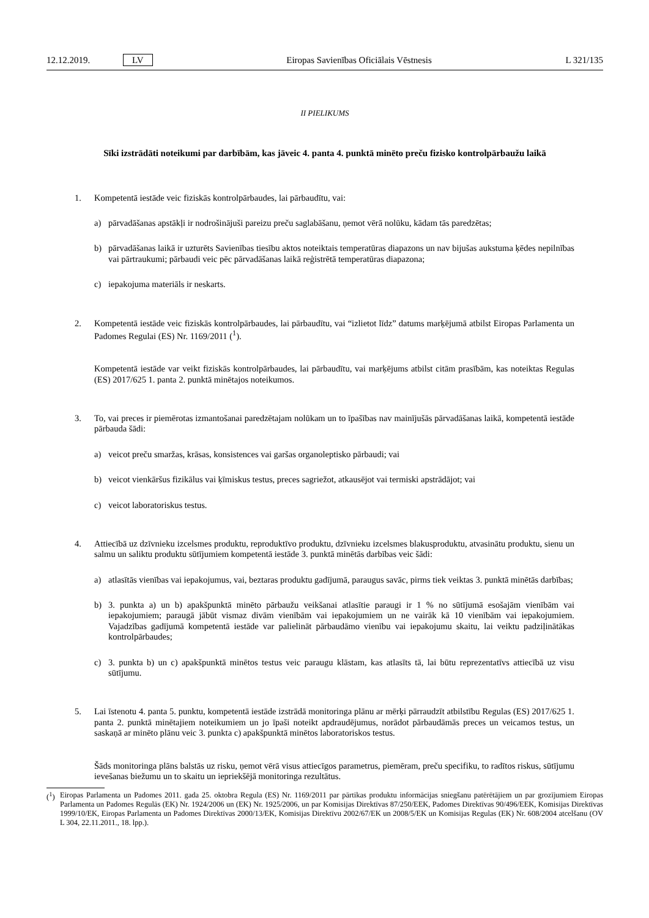12.12.2019. LV Eiropas Savienības Oficiālais Vēstnesis L 321/135
II PIELIKUMS
Sīki izstrādāti noteikumi par darbībām, kas jāveic 4. panta 4. punktā minēto preču fizisko kontrolpārbaužu laikā
1. Kompetentā iestāde veic fiziskās kontrolpārbaudes, lai pārbaudītu, vai:
a) pārvadāšanas apstākļi ir nodrošinājuši pareizu preču saglabāšanu, ņemot vērā nolūku, kādam tās paredzētas;
b) pārvadāšanas laikā ir uzturēts Savienības tiesību aktos noteiktais temperatūras diapazons un nav bijušas aukstuma ķēdes nepilnības vai pārtraukumi; pārbaudi veic pēc pārvadāšanas laikā reģistrētā temperatūras diapazona;
c) iepakojuma materiāls ir neskarts.
2. Kompetentā iestāde veic fiziskās kontrolpārbaudes, lai pārbaudītu, vai “izlietot līdz” datums marķējumā atbilst Eiropas Parlamenta un Padomes Regulai (ES) Nr. 1169/2011 (<sup>1</sup>).
Kompetentā iestāde var veikt fiziskās kontrolpārbaudes, lai pārbaudītu, vai marķējums atbilst citām prasībām, kas noteiktas Regulas (ES) 2017/625 1. panta 2. punktā minētajos noteikumos.
3. To, vai preces ir piemērotas izmantošanai paredzētajam nolūkam un to īpašības nav mainījušās pārvadāšanas laikā, kompetentā iestāde pārbauda šādi:
a) veicot preču smaržas, krāsas, konsistences vai garšas organoleptisko pārbaudi; vai
b) veicot vienkāršus fizikālus vai ķīmiskus testus, preces sagriežot, atkausējot vai termiski apstrādājot; vai
c) veicot laboratoriskus testus.
4. Attiecībā uz dzīvnieku izcelsmes produktu, reproduktīvo produktu, dzīvnieku izcelsmes blakusproduktu, atvasinātu produktu, sienu un salmu un saliktu produktu sūtījumiem kompetentā iestāde 3. punktā minētās darbības veic šādi:
a) atlasītās vienības vai iepakojumus, vai, beztaras produktu gadījumā, paraugus savāc, pirms tiek veiktas 3. punktā minētās darbības;
b) 3. punkta a) un b) apakšpunktā minēto pārbaužu veikšanai atlasītie paraugi ir 1 % no sūtījumā esošajām vienībām vai iepakojumiem; paraugā jābūt vismaz divām vienībām vai iepakojumiem un ne vairāk kā 10 vienībām vai iepakojumiem. Vajadzības gadījumā kompetentā iestāde var palielināt pārbaudāmo vienību vai iepakojumu skaitu, lai veiktu padziļinātākas kontrolpārbaudes;
c) 3. punkta b) un c) apakšpunktā minētos testus veic paraugu klāstam, kas atlasīts tā, lai būtu reprezentatīvs attiecībā uz visu sūtījumu.
5. Lai īstenotu 4. panta 5. punktu, kompetentā iestāde izstrādā monitoringa plānu ar mērķi pārraudzīt atbilstību Regulas (ES) 2017/625 1. panta 2. punktā minētajiem noteikumiem un jo īpaši noteikt apdraudējumus, norādot pārbaudāmās preces un veicamos testus, un saskaņā ar minēto plānu veic 3. punkta c) apakšpunktā minētos laboratoriskos testus.
Šāds monitoringa plāns balstās uz risku, ņemot vērā visus attiecīgos parametrus, piemēram, preču specifiku, to radītos riskus, sūtījumu ievešanas biežumu un to skaitu un iepriekšējā monitoringa rezultātus.
(<sup>1</sup>) Eiropas Parlamenta un Padomes 2011. gada 25. oktobra Regula (ES) Nr. 1169/2011 par pārtikas produktu informācijas sniegšanu patērētājiem un par grozījumiem Eiropas Parlamenta un Padomes Regulās (EK) Nr. 1924/2006 un (EK) Nr. 1925/2006, un par Komisijas Direktīvas 87/250/EEK, Padomes Direktīvas 90/496/EEK, Komisijas Direktīvas 1999/10/EK, Eiropas Parlamenta un Padomes Direktīvas 2000/13/EK, Komisijas Direktīvu 2002/67/EK un 2008/5/EK un Komisijas Regulas (EK) Nr. 608/2004 atcelšanu (OV L 304, 22.11.2011., 18. lpp.).